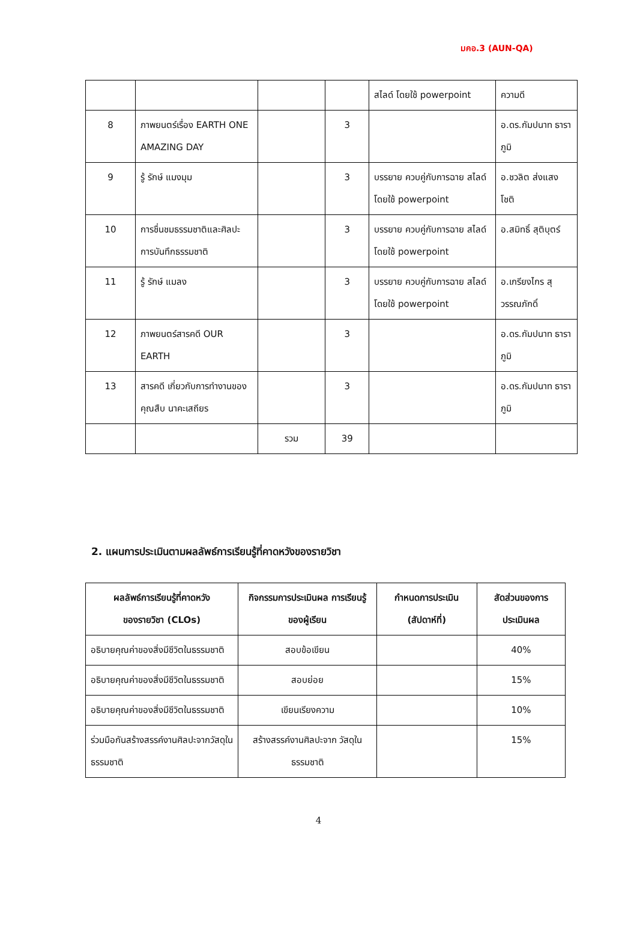มคอ.3 (AUN-QA)
| | | | | สไลด์ โดยใช้ powerpoint | ความดี |
| 8 | ภาพยนตร์เรื่อง EARTH ONE AMAZING DAY | | 3 | | อ.ดร.กัมปนาท ธาราภูมิ |
| 9 | รู้ รักษ์ แมงมุม | | 3 | บรรยาย ควบคู่กับการฉาย สไลด์ โดยใช้ powerpoint | อ.ชวลิต ส่งแสง โชติ |
| 10 | การชื่นชมธรรมชาติและศิลปะการบันทึกธรรมชาติ | | 3 | บรรยาย ควบคู่กับการฉาย สไลด์ โดยใช้ powerpoint | อ.สมิทธิ์ สุติบุตร์ |
| 11 | รู้ รักษ์ แมลง | | 3 | บรรยาย ควบคู่กับการฉาย สไลด์ โดยใช้ powerpoint | อ.เกรียงไกร สุวรรณภักดิ์ |
| 12 | ภาพยนตร์สารคดี OUR EARTH | | 3 | | อ.ดร.กัมปนาท ธาราภูมิ |
| 13 | สารคดี เกี่ยวกับการทำงานของคุณสืบ นาคะเสถียร | | 3 | | อ.ดร.กัมปนาท ธาราภูมิ |
| | | รวม | 39 | | |
2. แผนการประเมินตามผลลัพธ์การเรียนรู้ที่คาดหวังของรายวิชา
| ผลลัพธ์การเรียนรู้ที่คาดหวัง ของรายวิชา (CLOs) | กิจกรรมการประเมินผล การเรียนรู้ของผู้เรียน | กำหนดการประเมิน (สัปดาห์ที่) | สัดส่วนของการ ประเมินผล |
| --- | --- | --- | --- |
| อธิบายคุณค่าของสิ่งมีชีวิตในธรรมชาติ | สอบข้อเขียน | | 40% |
| อธิบายคุณค่าของสิ่งมีชีวิตในธรรมชาติ | สอบย่อย | | 15% |
| อธิบายคุณค่าของสิ่งมีชีวิตในธรรมชาติ | เขียนเรียงความ | | 10% |
| ร่วมมือกันสร้างสรรค์งานศิลปะจากวัสดุในธรรมชาติ | สร้างสรรค์งานศิลปะจาก วัสดุในธรรมชาติ | | 15% |
4